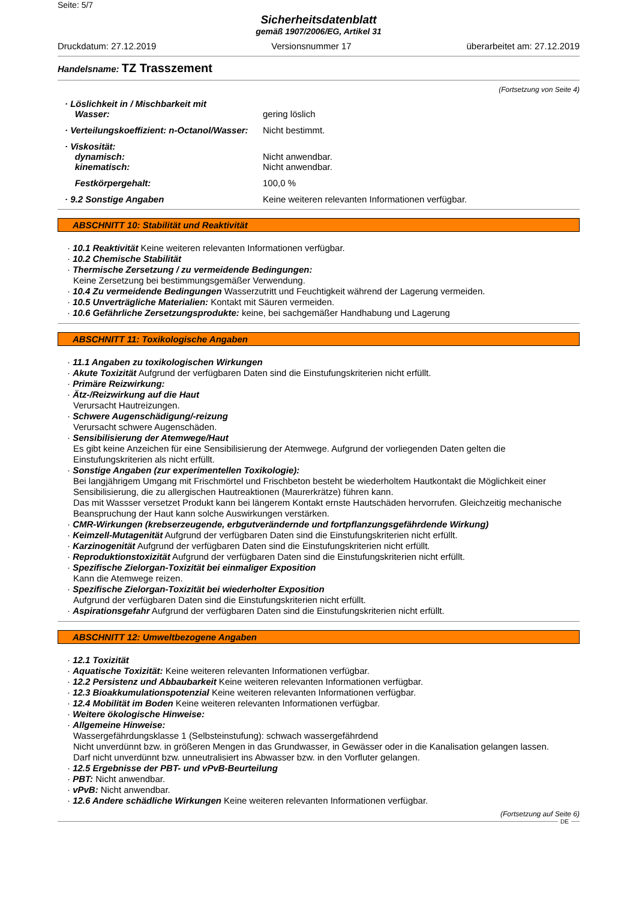Seite: 5/7
Sicherheitsdatenblatt
gemäß 1907/2006/EG, Artikel 31
Druckdatum: 27.12.2019 Versionsnummer 17 überarbeitet am: 27.12.2019
Handelsname: TZ Trasszement
(Fortsetzung von Seite 4)
· Löslichkeit in / Mischbarkeit mit
Wasser:
gering löslich
· Verteilungskoeffizient: n-Octanol/Wasser:
Nicht bestimmt.
· Viskosität:
dynamisch: Nicht anwendbar.
kinematisch: Nicht anwendbar.
Festkörpergehalt: 100,0 %
· 9.2 Sonstige Angaben Keine weiteren relevanten Informationen verfügbar.
ABSCHNITT 10: Stabilität und Reaktivität
· 10.1 Reaktivität Keine weiteren relevanten Informationen verfügbar.
· 10.2 Chemische Stabilität
· Thermische Zersetzung / zu vermeidende Bedingungen:
Keine Zersetzung bei bestimmungsgemäßer Verwendung.
· 10.4 Zu vermeidende Bedingungen Wasserzutritt und Feuchtigkeit während der Lagerung vermeiden.
· 10.5 Unverträgliche Materialien: Kontakt mit Säuren vermeiden.
· 10.6 Gefährliche Zersetzungsprodukte: keine, bei sachgemäßer Handhabung und Lagerung
ABSCHNITT 11: Toxikologische Angaben
· 11.1 Angaben zu toxikologischen Wirkungen
· Akute Toxizität Aufgrund der verfügbaren Daten sind die Einstufungskriterien nicht erfüllt.
· Primäre Reizwirkung:
· Ätz-/Reizwirkung auf die Haut
Verursacht Hautreizungen.
· Schwere Augenschädigung/-reizung
Verursacht schwere Augenschäden.
· Sensibilisierung der Atemwege/Haut
Es gibt keine Anzeichen für eine Sensibilisierung der Atemwege. Aufgrund der vorliegenden Daten gelten die Einstufungskriterien als nicht erfüllt.
· Sonstige Angaben (zur experimentellen Toxikologie):
Bei langjährigem Umgang mit Frischmörtel und Frischbeton besteht be wiederholtem Hautkontakt die Möglichkeit einer Sensibilisierung, die zu allergischen Hautreaktionen (Maurerkrätze) führen kann.
Das mit Wassser versetzet Produkt kann bei längerem Kontakt ernste Hautschäden hervorrufen. Gleichzeitig mechanische Beanspruchung der Haut kann solche Auswirkungen verstärken.
· CMR-Wirkungen (krebserzeugende, erbgutverändernde und fortpflanzungsgefährdende Wirkung)
· Keimzell-Mutagenität Aufgrund der verfügbaren Daten sind die Einstufungskriterien nicht erfüllt.
· Karzinogenität Aufgrund der verfügbaren Daten sind die Einstufungskriterien nicht erfüllt.
· Reproduktionstoxizität Aufgrund der verfügbaren Daten sind die Einstufungskriterien nicht erfüllt.
· Spezifische Zielorgan-Toxizität bei einmaliger Exposition
Kann die Atemwege reizen.
· Spezifische Zielorgan-Toxizität bei wiederholter Exposition
Aufgrund der verfügbaren Daten sind die Einstufungskriterien nicht erfüllt.
· Aspirationsgefahr Aufgrund der verfügbaren Daten sind die Einstufungskriterien nicht erfüllt.
ABSCHNITT 12: Umweltbezogene Angaben
· 12.1 Toxizität
· Aquatische Toxizität: Keine weiteren relevanten Informationen verfügbar.
· 12.2 Persistenz und Abbaubarkeit Keine weiteren relevanten Informationen verfügbar.
· 12.3 Bioakkumulationspotenzial Keine weiteren relevanten Informationen verfügbar.
· 12.4 Mobilität im Boden Keine weiteren relevanten Informationen verfügbar.
· Weitere ökologische Hinweise:
· Allgemeine Hinweise:
Wassergefährdungsklasse 1 (Selbsteinstufung): schwach wassergefährdend
Nicht unverdünnt bzw. in größeren Mengen in das Grundwasser, in Gewässer oder in die Kanalisation gelangen lassen.
Darf nicht unverdünnt bzw. unneutralisiert ins Abwasser bzw. in den Vorfluter gelangen.
· 12.5 Ergebnisse der PBT- und vPvB-Beurteilung
· PBT: Nicht anwendbar.
· vPvB: Nicht anwendbar.
· 12.6 Andere schädliche Wirkungen Keine weiteren relevanten Informationen verfügbar.
(Fortsetzung auf Seite 6)
DE